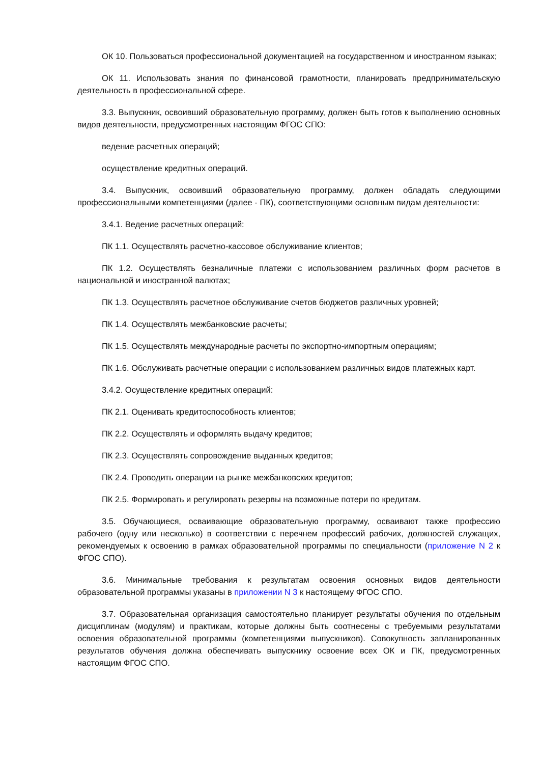ОК 10. Пользоваться профессиональной документацией на государственном и иностранном языках;
ОК 11. Использовать знания по финансовой грамотности, планировать предпринимательскую деятельность в профессиональной сфере.
3.3. Выпускник, освоивший образовательную программу, должен быть готов к выполнению основных видов деятельности, предусмотренных настоящим ФГОС СПО:
ведение расчетных операций;
осуществление кредитных операций.
3.4. Выпускник, освоивший образовательную программу, должен обладать следующими профессиональными компетенциями (далее - ПК), соответствующими основным видам деятельности:
3.4.1. Ведение расчетных операций:
ПК 1.1. Осуществлять расчетно-кассовое обслуживание клиентов;
ПК 1.2. Осуществлять безналичные платежи с использованием различных форм расчетов в национальной и иностранной валютах;
ПК 1.3. Осуществлять расчетное обслуживание счетов бюджетов различных уровней;
ПК 1.4. Осуществлять межбанковские расчеты;
ПК 1.5. Осуществлять международные расчеты по экспортно-импортным операциям;
ПК 1.6. Обслуживать расчетные операции с использованием различных видов платежных карт.
3.4.2. Осуществление кредитных операций:
ПК 2.1. Оценивать кредитоспособность клиентов;
ПК 2.2. Осуществлять и оформлять выдачу кредитов;
ПК 2.3. Осуществлять сопровождение выданных кредитов;
ПК 2.4. Проводить операции на рынке межбанковских кредитов;
ПК 2.5. Формировать и регулировать резервы на возможные потери по кредитам.
3.5. Обучающиеся, осваивающие образовательную программу, осваивают также профессию рабочего (одну или несколько) в соответствии с перечнем профессий рабочих, должностей служащих, рекомендуемых к освоению в рамках образовательной программы по специальности (приложение N 2 к ФГОС СПО).
3.6. Минимальные требования к результатам освоения основных видов деятельности образовательной программы указаны в приложении N 3 к настоящему ФГОС СПО.
3.7. Образовательная организация самостоятельно планирует результаты обучения по отдельным дисциплинам (модулям) и практикам, которые должны быть соотнесены с требуемыми результатами освоения образовательной программы (компетенциями выпускников). Совокупность запланированных результатов обучения должна обеспечивать выпускнику освоение всех ОК и ПК, предусмотренных настоящим ФГОС СПО.